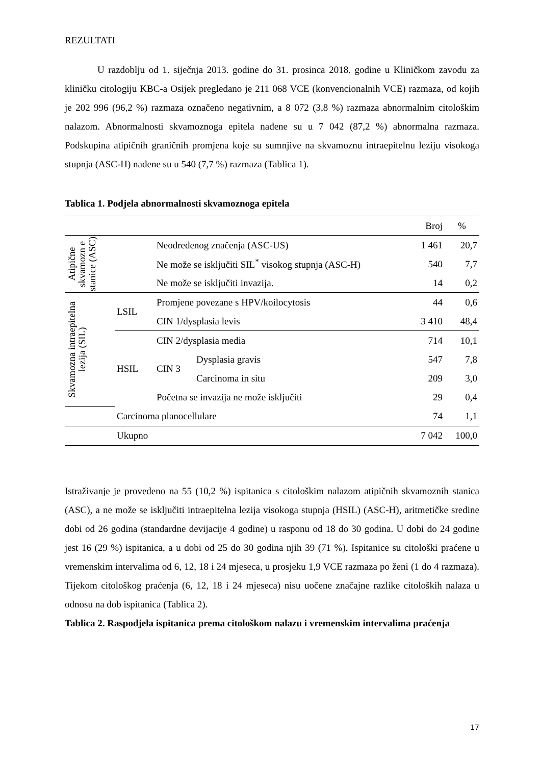REZULTATI
U razdoblju od 1. siječnja 2013. godine do 31. prosinca 2018. godine u Kliničkom zavodu za kliničku citologiju KBC-a Osijek pregledano je 211 068 VCE (konvencionalnih VCE) razmaza, od kojih je 202 996 (96,2 %) razmaza označeno negativnim, a 8 072 (3,8 %) razmaza abnormalnim citološkim nalazom. Abnormalnosti skvamoznoga epitela nađene su u 7 042 (87,2 %) abnormalna razmaza. Podskupina atipičnih graničnih promjena koje su sumnjive na skvamoznu intraepitelnu leziju visokoga stupnja (ASC-H) nađene su u 540 (7,7 %) razmaza (Tablica 1).
Tablica 1. Podjela abnormalnosti skvamoznoga epitela
| | | | | Broj | % |
| Atipične skvamozn e stanice (ASC) | | Neodređenog značenja (ASC-US) | | 1 461 | 20,7 |
| | | Ne može se isključiti SIL<sup>*</sup> visokog stupnja (ASC-H) | | 540 | 7,7 |
| | | Ne može se isključiti invazija. | | 14 | 0,2 |
| Skvamozna intraepitelna lezija (SIL) | LSIL | Promjene povezane s HPV/koilocytosis | | 44 | 0,6 |
| | | CIN 1/dysplasia levis | | 3 410 | 48,4 |
| | HSIL | CIN 2/dysplasia media | | 714 | 10,1 |
| | | CIN 3 | Dysplasia gravis | 547 | 7,8 |
| | | | Carcinoma in situ | 209 | 3,0 |
| | | Početna se invazija ne može isključiti | | 29 | 0,4 |
| | Carcinoma planocellulare | | | 74 | 1,1 |
| | Ukupno | | | 7 042 | 100,0 |
Istraživanje je provedeno na 55 (10,2 %) ispitanica s citološkim nalazom atipičnih skvamoznih stanica (ASC), a ne može se isključiti intraepitelna lezija visokoga stupnja (HSIL) (ASC-H), aritmetičke sredine dobi od 26 godina (standardne devijacije 4 godine) u rasponu od 18 do 30 godina. U dobi do 24 godine jest 16 (29 %) ispitanica, a u dobi od 25 do 30 godina njih 39 (71 %). Ispitanice su citološki praćene u vremenskim intervalima od 6, 12, 18 i 24 mjeseca, u prosjeku 1,9 VCE razmaza po ženi (1 do 4 razmaza). Tijekom citološkog praćenja (6, 12, 18 i 24 mjeseca) nisu uočene značajne razlike citoloških nalaza u odnosu na dob ispitanica (Tablica 2).
Tablica 2. Raspodjela ispitanica prema citološkom nalazu i vremenskim intervalima praćenja
17